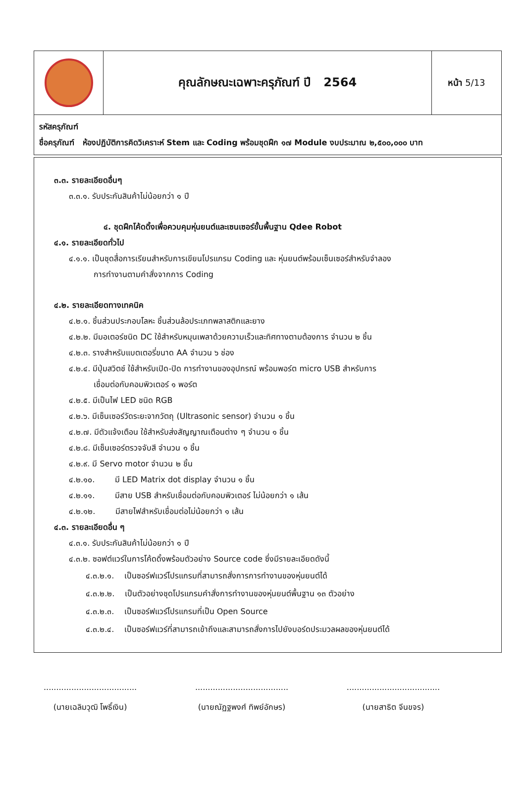| | คุณลักษณะเฉพาะครุภัณฑ์ ปี 2564 | หน้า 5/13 |
รหัสครุภัณฑ์
ชื่อครุภัณฑ์ ห้องปฏิบัติการคิดวิเคราะห์ Stem และ Coding พร้อมชุดฝึก ๑๗ Module งบประมาณ ๒,๕๐๐,๐๐๐ บาท
๓.๓. รายละเอียดอื่นๆ
๓.๓.๑. รับประกันสินค้าไม่น้อยกว่า ๑ ปี
๔. ชุดฝึกโค้ดดิ้งเพื่อควบคุมหุ่นยนต์และเซนเซอร์ขั้นพื้นฐาน Qdee Robot
๔.๑. รายละเอียดทั่วไป
๔.๑.๑. เป็นชุดสื่อการเรียนสำหรับการเขียนโปรแกรม Coding และ หุ่นยนต์พร้อมเซ็นเซอร์สำหรับจำลอง
การทำงานตามคำสั่งจากการ Coding
๔.๒. รายละเอียดทางเทคนิค
๔.๒.๑. ชิ้นส่วนประกอบโลหะ ชิ้นส่วนล้อประเภทพลาสติกและยาง
๔.๒.๒. มีมอเตอร์ชนิด DC ใช้สำหรับหมุนเพลาด้วยความเร็วและทิศทางตามต้องการ จำนวน ๒ ชิ้น
๔.๒.๓. รางสำหรับแบตเตอรี่ขนาด AA จำนวน ๖ ช่อง
๔.๒.๔. มีปุ่มสวิตช์ ใช้สำหรับเปิด-ปิด การทำงานของอุปกรณ์ พร้อมพอร์ต micro USB สำหรับการ
เชื่อมต่อกับคอมพิวเตอร์ ๑ พอร์ต
๔.๒.๕. มีเป็นไฟ LED ชนิด RGB
๔.๒.๖. มีเซ็นเซอร์วัดระยะจากวัตถุ (Ultrasonic sensor) จำนวน ๑ ชิ้น
๔.๒.๗. มีตัวแจ้งเตือน ใช้สำหรับส่งสัญญาณเตือนต่าง ๆ จำนวน ๑ ชิ้น
๔.๒.๘. มีเซ็นเซอร์ตรวจจับสี จำนวน ๑ ชิ้น
๔.๒.๙. มี Servo motor จำนวน ๒ ชิ้น
๔.๒.๑๐. มี LED Matrix dot display จำนวน ๑ ชิ้น
๔.๒.๑๑. มีสาย USB สำหรับเชื่อมต่อกับคอมพิวเตอร์ ไม่น้อยกว่า ๑ เส้น
๔.๒.๑๒. มีสายไฟสำหรับเชื่อมต่อไม่น้อยกว่า ๑ เส้น
๔.๓. รายละเอียดอื่น ๆ
๔.๓.๑. รับประกันสินค้าไม่น้อยกว่า ๑ ปี
๔.๓.๒. ซอฟต์แวร์ในการโค้ดดิ้งพร้อมตัวอย่าง Source code ซึ่งมีรายละเอียดดังนี้
๔.๓.๒.๑. เป็นซอร์ฟแวร์โปรแกรมที่สามารถสั่งการการทำงานของหุ่นยนต์ได้
๔.๓.๒.๒. เป็นตัวอย่างชุดโปรแกรมคำสั่งการทำงานของหุ่นยนต์พื้นฐาน ๑๓ ตัวอย่าง
๔.๓.๒.๓. เป็นซอร์ฟแวร์โปรแกรมที่เป็น Open Source
๔.๓.๒.๔. เป็นซอร์ฟแวร์ที่สามารถเข้าถึงและสามารถสั่งการไปยังบอร์ดประมวลผลของหุ่นยนต์ได้
.....................................
(นายเฉลิมวุฒิ โพธิ์เงิน)
.....................................
(นายณัฏฐพงศ์ ทิพย์อักษร)
.....................................
(นายสาธิต จีนขจร)